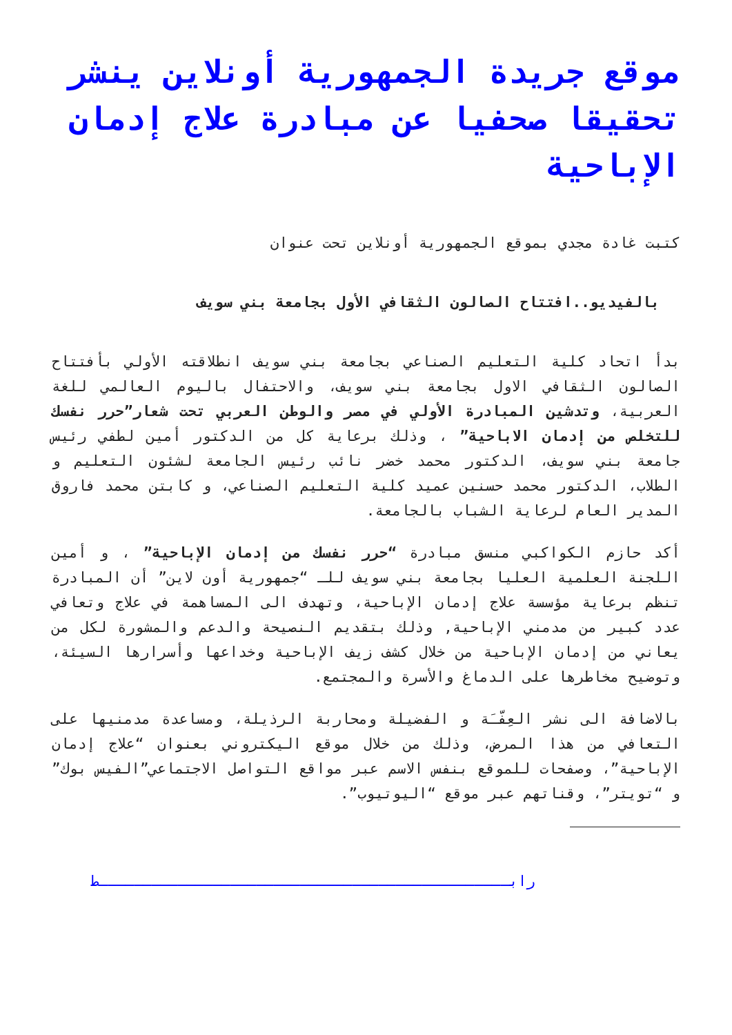موقع جريدة الجمهورية أونلاين ينشر تحقيقا صحفيا عن مبادرة علاج إدمان الإباحية
كتبت غادة مجدي بموقع الجمهورية أونلاين تحت عنوان
بالفيديو..افتتاح الصالون الثقافي الأول بجامعة بني سويف
بدأ اتحاد كلية التعليم الصناعي بجامعة بني سويف انطلاقته الأولي بأفتتاح الصالون الثقافي الاول بجامعة بني سويف، والاحتفال باليوم العالمي للغة العربية، وتدشين المبادرة الأولي في مصر والوطن العربي تحت شعار”حرر نفسك للتخلص من إدمان الاباحية” ، وذلك برعاية كل من الدكتور أمين لطفي رئيس جامعة بني سويف، الدكتور محمد خضر نائب رئيس الجامعة لشئون التعليم و الطلاب، الدكتور محمد حسنين عميد كلية التعليم الصناعي، و كابتن محمد فاروق المدير العام لرعاية الشباب بالجامعة.
أكد حازم الكواكبي منسق مبادرة “حرر نفسك من إدمان الإباحية” ، و أمين اللجنة العلمية العليا بجامعة بني سويف للـ “جمهورية أون لاين” أن المبادرة تنظم برعاية مؤسسة علاج إدمان الإباحية، وتهدف الى المساهمة في علاج وتعافي عدد كبير من مدمني الإباحية, وذلك بتقديم النصيحة والدعم والمشورة لكل من يعاني من إدمان الإباحية من خلال كشف زيف الإباحية وخداعها وأسرارها السيئة، وتوضيح مخاطرها على الدماغ والأسرة والمجتمع.
بالاضافة الى نشر العِفّـَة و الفضيلة ومحاربة الرذيلة، ومساعدة مدمنيها على التعافي من هذا المرض، وذلك من خلال موقع اليكتروني بعنوان “علاج إدمان الإباحية”، وصفحات للموقع بنفس الاسم عبر مواقع التواصل الاجتماعي”الفيس بوك” و “تويتر”، وقناتهم عبر موقع “اليوتيوب”.
رابـــــــــــــــــــــــــــــــــــــــــــــــط